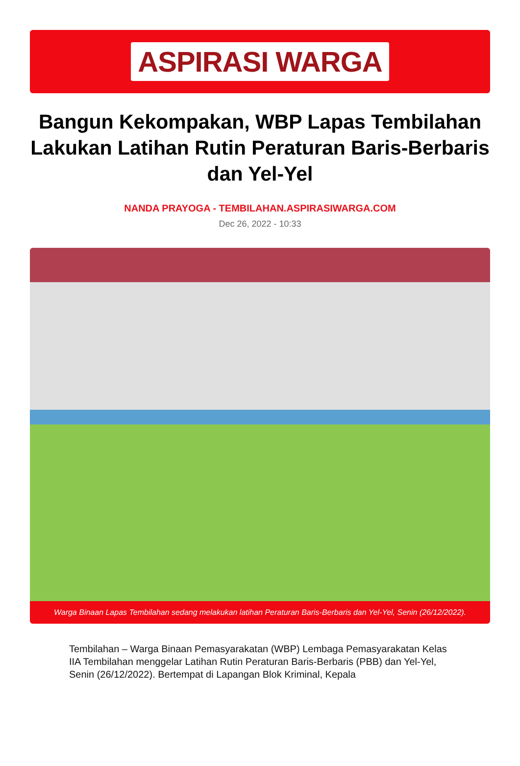ASPIRASI WARGA
Bangun Kekompakan, WBP Lapas Tembilahan Lakukan Latihan Rutin Peraturan Baris-Berbaris dan Yel-Yel
NANDA PRAYOGA - TEMBILAHAN.ASPIRASIWARGA.COM
Dec 26, 2022 - 10:33
Warga Binaan Lapas Tembilahan sedang melakukan latihan Peraturan Baris-Berbaris dan Yel-Yel, Senin (26/12/2022).
Tembilahan – Warga Binaan Pemasyarakatan (WBP) Lembaga Pemasyarakatan Kelas IIA Tembilahan menggelar Latihan Rutin Peraturan Baris-Berbaris (PBB) dan Yel-Yel, Senin (26/12/2022). Bertempat di Lapangan Blok Kriminal, Kepala